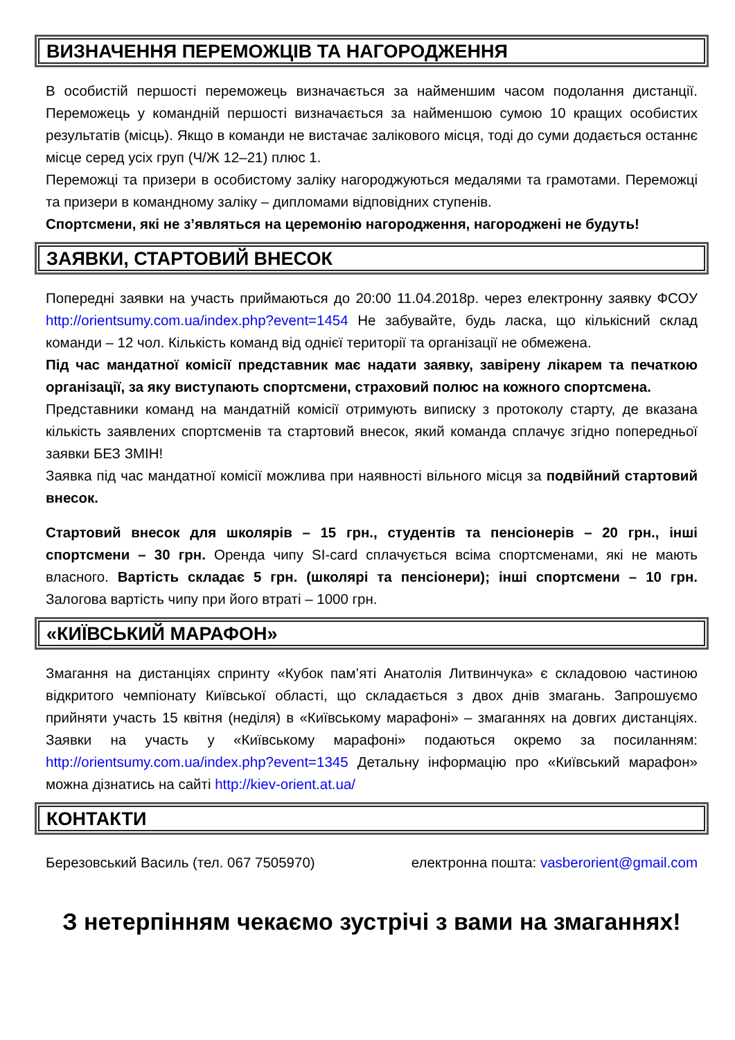ВИЗНАЧЕННЯ ПЕРЕМОЖЦІВ ТА НАГОРОДЖЕННЯ
В особистій першості переможець визначається за найменшим часом подолання дистанції. Переможець у командній першості визначається за найменшою сумою 10 кращих особистих результатів (місць). Якщо в команди не вистачає залікового місця, тоді до суми додається останнє місце серед усіх груп (Ч/Ж 12–21) плюс 1.
Переможці та призери в особистому заліку нагороджуються медалями та грамотами. Переможці та призери в командному заліку – дипломами відповідних ступенів.
Спортсмени, які не з’являться на церемонію нагородження, нагороджені не будуть!
ЗАЯВКИ, СТАРТОВИЙ ВНЕСОК
Попередні заявки на участь приймаються до 20:00 11.04.2018р. через електронну заявку ФСОУ http://orientsumy.com.ua/index.php?event=1454 Не забувайте, будь ласка, що кількісний склад команди – 12 чол. Кількість команд від однієї території та організації не обмежена.
Під час мандатної комісії представник має надати заявку, завірену лікарем та печаткою організації, за яку виступають спортсмени, страховий полюс на кожного спортсмена.
Представники команд на мандатній комісії отримують виписку з протоколу старту, де вказана кількість заявлених спортсменів та стартовий внесок, який команда сплачує згідно попередньої заявки БЕЗ ЗМІН!
Заявка під час мандатної комісії можлива при наявності вільного місця за подвійний стартовий внесок.
Стартовий внесок для школярів – 15 грн., студентів та пенсіонерів – 20 грн., інші спортсмени – 30 грн. Оренда чипу SI-card сплачується всіма спортсменами, які не мають власного. Вартість складає 5 грн. (школярі та пенсіонери); інші спортсмени – 10 грн. Залогова вартість чипу при його втраті – 1000 грн.
«КИЇВСЬКИЙ МАРАФОН»
Змагання на дистанціях спринту «Кубок пам’яті Анатолія Литвинчука» є складовою частиною відкритого чемпіонату Київської області, що складається з двох днів змагань. Запрошуємо прийняти участь 15 квітня (неділя) в «Київському марафоні» – змаганнях на довгих дистанціях. Заявки на участь у «Київському марафоні» подаються окремо за посиланням: http://orientsumy.com.ua/index.php?event=1345 Детальну інформацію про «Київський марафон» можна дізнатись на сайті http://kiev-orient.at.ua/
КОНТАКТИ
Березовський Василь (тел. 067 7505970) електронна пошта: vasberorient@gmail.com
З нетерпінням чекаємо зустрічі з вами на змаганнях!